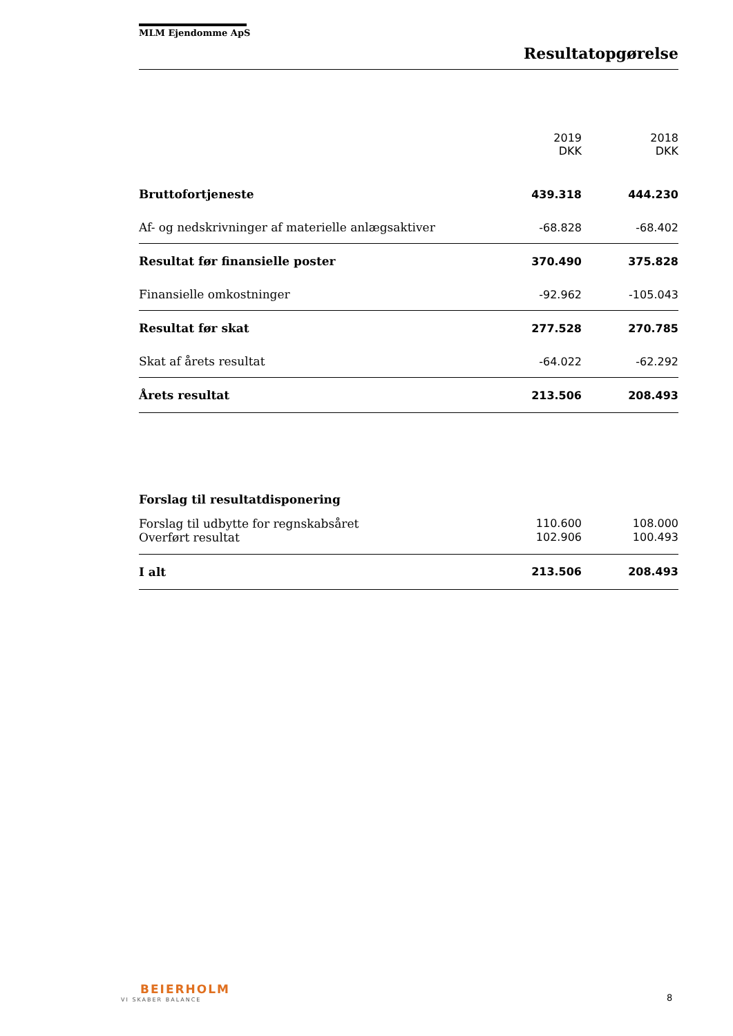MLM Ejendomme ApS
Resultatopgørelse
| | 2019 DKK | 2018 DKK |
| --- | --- | --- |
| Bruttofortjeneste | 439.318 | 444.230 |
| Af- og nedskrivninger af materielle anlægsaktiver | -68.828 | -68.402 |
| Resultat før finansielle poster | 370.490 | 375.828 |
| Finansielle omkostninger | -92.962 | -105.043 |
| Resultat før skat | 277.528 | 270.785 |
| Skat af årets resultat | -64.022 | -62.292 |
| Årets resultat | 213.506 | 208.493 |
| Forslag til resultatdisponering | | |
| Forslag til udbytte for regnskabsåret | 110.600 | 108.000 |
| Overført resultat | 102.906 | 100.493 |
| I alt | 213.506 | 208.493 |
BEIERHOLM
VI SKABER BALANCE 8